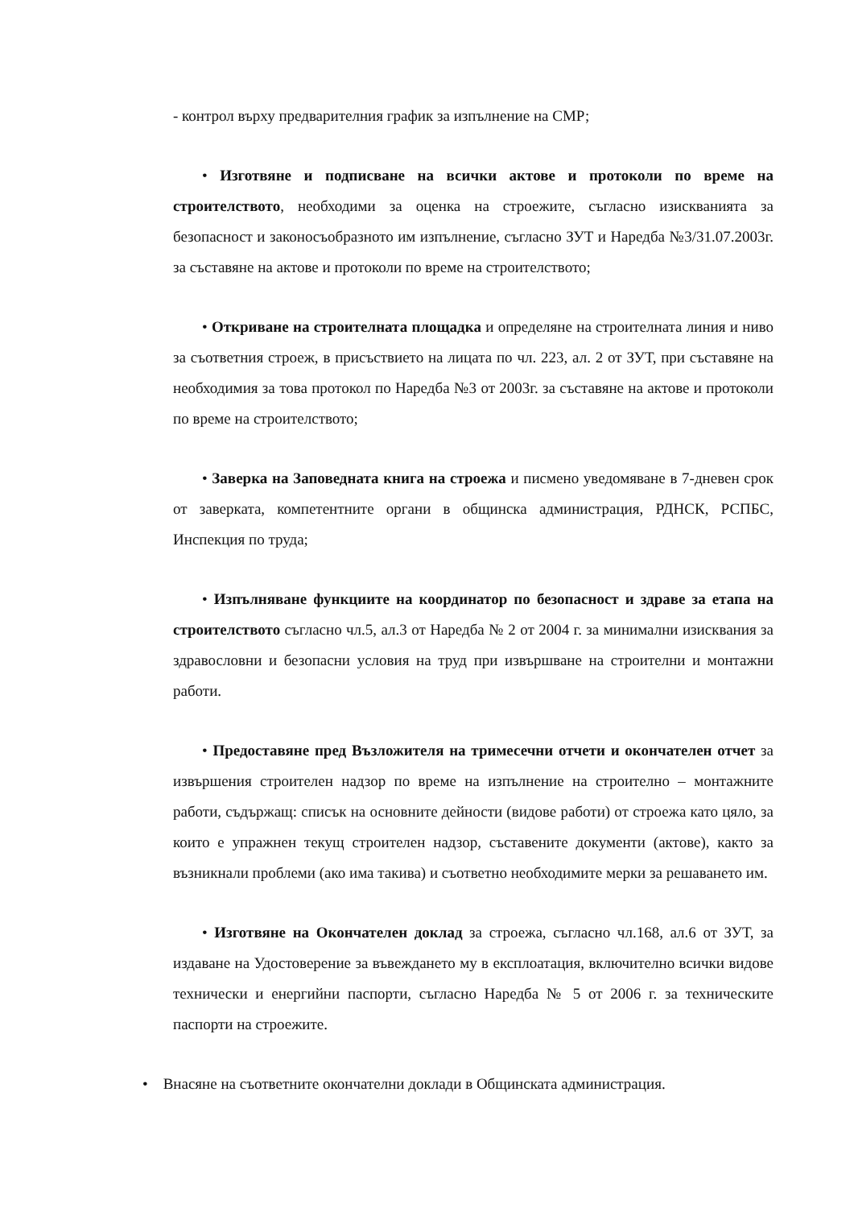- контрол върху предварителния график за изпълнение на СМР;
• Изготвяне и подписване на всички актове и протоколи по време на строителството, необходими за оценка на строежите, съгласно изискванията за безопасност и законосъобразното им изпълнение, съгласно ЗУТ и Наредба №3/31.07.2003г. за съставяне на актове и протоколи по време на строителството;
• Откриване на строителната площадка и определяне на строителната линия и ниво за съответния строеж, в присъствието на лицата по чл. 223, ал. 2 от ЗУТ, при съставяне на необходимия за това протокол по Наредба №3 от 2003г. за съставяне на актове и протоколи по време на строителството;
• Заверка на Заповедната книга на строежа и писмено уведомяване в 7-дневен срок от заверката, компетентните органи в общинска администрация, РДНСК, РСПБС, Инспекция по труда;
• Изпълняване функциите на координатор по безопасност и здраве за етапа на строителството съгласно чл.5, ал.3 от Наредба № 2 от 2004 г. за минимални изисквания за здравословни и безопасни условия на труд при извършване на строителни и монтажни работи.
• Предоставяне пред Възложителя на тримесечни отчети и окончателен отчет за извършения строителен надзор по време на изпълнение на строително – монтажните работи, съдържащ: списък на основните дейности (видове работи) от строежа като цяло, за които е упражнен текущ строителен надзор, съставените документи (актове), както за възникнали проблеми (ако има такива) и съответно необходимите мерки за решаването им.
• Изготвяне на Окончателен доклад за строежа, съгласно чл.168, ал.6 от ЗУТ, за издаване на Удостоверение за въвеждането му в експлоатация, включително всички видове технически и енергийни паспорти, съгласно Наредба № 5 от 2006 г. за техническите паспорти на строежите.
• Внасяне на съответните окончателни доклади в Общинската администрация.